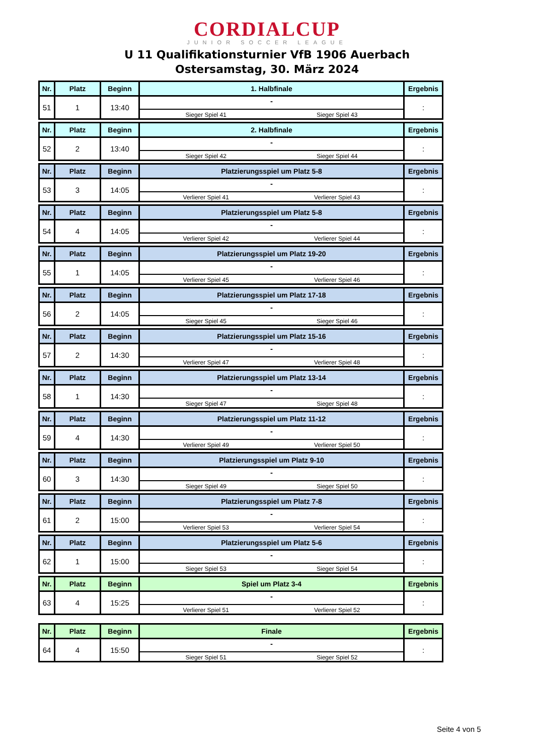CORDIALCUP
JUNIOR SOCCER LEAGUE
U 11 Qualifikationsturnier VfB 1906 Auerbach
Ostersamstag, 30. März 2024
| Nr. | Platz | Beginn | 1. Halbfinale | Ergebnis |
| --- | --- | --- | --- | --- |
| 51 | 1 | 13:40 | - Sieger Spiel 41 Sieger Spiel 43 | : |
| Nr. | Platz | Beginn | 2. Halbfinale | Ergebnis |
| --- | --- | --- | --- | --- |
| 52 | 2 | 13:40 | - Sieger Spiel 42 Sieger Spiel 44 | : |
| Nr. | Platz | Beginn | Platzierungsspiel um Platz 5-8 | Ergebnis |
| --- | --- | --- | --- | --- |
| 53 | 3 | 14:05 | - Verlierer Spiel 41 Verlierer Spiel 43 | : |
| Nr. | Platz | Beginn | Platzierungsspiel um Platz 5-8 | Ergebnis |
| --- | --- | --- | --- | --- |
| 54 | 4 | 14:05 | - Verlierer Spiel 42 Verlierer Spiel 44 | : |
| Nr. | Platz | Beginn | Platzierungsspiel um Platz 19-20 | Ergebnis |
| --- | --- | --- | --- | --- |
| 55 | 1 | 14:05 | - Verlierer Spiel 45 Verlierer Spiel 46 | : |
| Nr. | Platz | Beginn | Platzierungsspiel um Platz 17-18 | Ergebnis |
| --- | --- | --- | --- | --- |
| 56 | 2 | 14:05 | - Sieger Spiel 45 Sieger Spiel 46 | : |
| Nr. | Platz | Beginn | Platzierungsspiel um Platz 15-16 | Ergebnis |
| --- | --- | --- | --- | --- |
| 57 | 2 | 14:30 | - Verlierer Spiel 47 Verlierer Spiel 48 | : |
| Nr. | Platz | Beginn | Platzierungsspiel um Platz 13-14 | Ergebnis |
| --- | --- | --- | --- | --- |
| 58 | 1 | 14:30 | - Sieger Spiel 47 Sieger Spiel 48 | : |
| Nr. | Platz | Beginn | Platzierungsspiel um Platz 11-12 | Ergebnis |
| --- | --- | --- | --- | --- |
| 59 | 4 | 14:30 | - Verlierer Spiel 49 Verlierer Spiel 50 | : |
| Nr. | Platz | Beginn | Platzierungsspiel um Platz 9-10 | Ergebnis |
| --- | --- | --- | --- | --- |
| 60 | 3 | 14:30 | - Sieger Spiel 49 Sieger Spiel 50 | : |
| Nr. | Platz | Beginn | Platzierungsspiel um Platz 7-8 | Ergebnis |
| --- | --- | --- | --- | --- |
| 61 | 2 | 15:00 | - Verlierer Spiel 53 Verlierer Spiel 54 | : |
| Nr. | Platz | Beginn | Platzierungsspiel um Platz 5-6 | Ergebnis |
| --- | --- | --- | --- | --- |
| 62 | 1 | 15:00 | - Sieger Spiel 53 Sieger Spiel 54 | : |
| Nr. | Platz | Beginn | Spiel um Platz 3-4 | Ergebnis |
| --- | --- | --- | --- | --- |
| 63 | 4 | 15:25 | - Verlierer Spiel 51 Verlierer Spiel 52 | : |
| Nr. | Platz | Beginn | Finale | Ergebnis |
| --- | --- | --- | --- | --- |
| 64 | 4 | 15:50 | - Sieger Spiel 51 Sieger Spiel 52 | : |
Seite 4 von 5